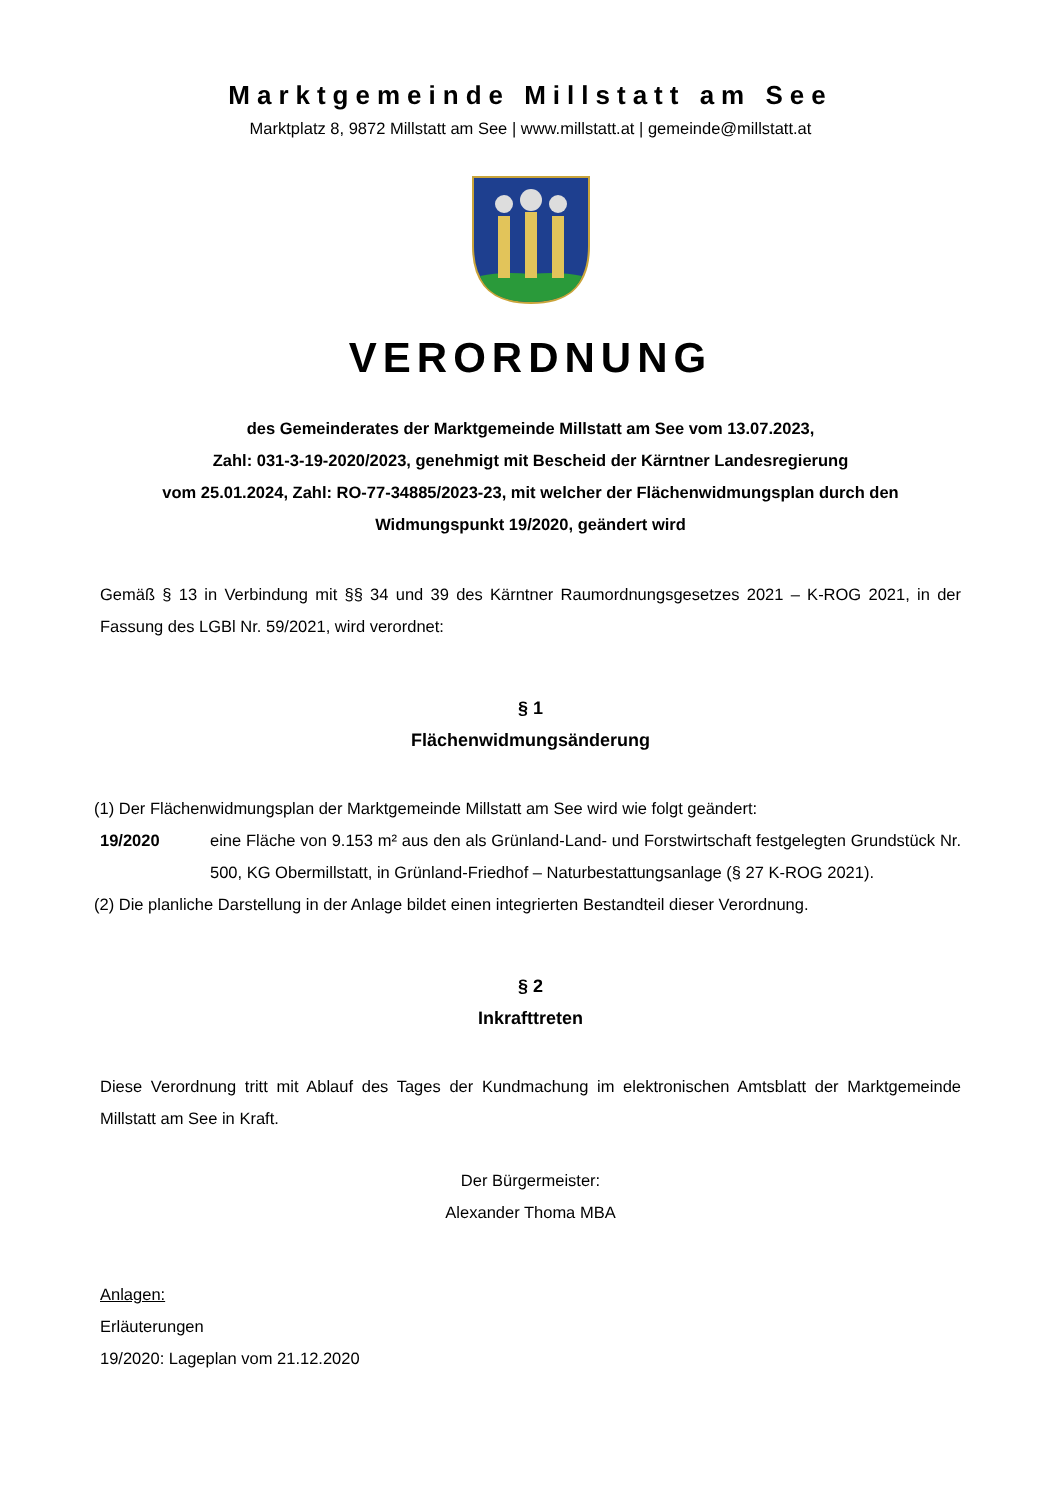Marktgemeinde Millstatt am See
Marktplatz 8, 9872 Millstatt am See | www.millstatt.at | gemeinde@millstatt.at
VERORDNUNG
des Gemeinderates der Marktgemeinde Millstatt am See vom 13.07.2023,
Zahl: 031-3-19-2020/2023, genehmigt mit Bescheid der Kärntner Landesregierung
vom 25.01.2024, Zahl: RO-77-34885/2023-23, mit welcher der Flächenwidmungsplan durch den
Widmungspunkt 19/2020, geändert wird
Gemäß § 13 in Verbindung mit §§ 34 und 39 des Kärntner Raumordnungsgesetzes 2021 – K-ROG 2021, in der Fassung des LGBl Nr. 59/2021, wird verordnet:
§ 1
Flächenwidmungsänderung
(1) Der Flächenwidmungsplan der Marktgemeinde Millstatt am See wird wie folgt geändert:
19/2020
eine Fläche von 9.153 m² aus den als Grünland-Land- und Forstwirtschaft festgelegten Grundstück Nr. 500, KG Obermillstatt, in Grünland-Friedhof – Naturbestattungsanlage (§ 27 K-ROG 2021).
(2) Die planliche Darstellung in der Anlage bildet einen integrierten Bestandteil dieser Verordnung.
§ 2
Inkrafttreten
Diese Verordnung tritt mit Ablauf des Tages der Kundmachung im elektronischen Amtsblatt der Marktgemeinde Millstatt am See in Kraft.
Der Bürgermeister:
Alexander Thoma MBA
Anlagen:
Erläuterungen
19/2020: Lageplan vom 21.12.2020